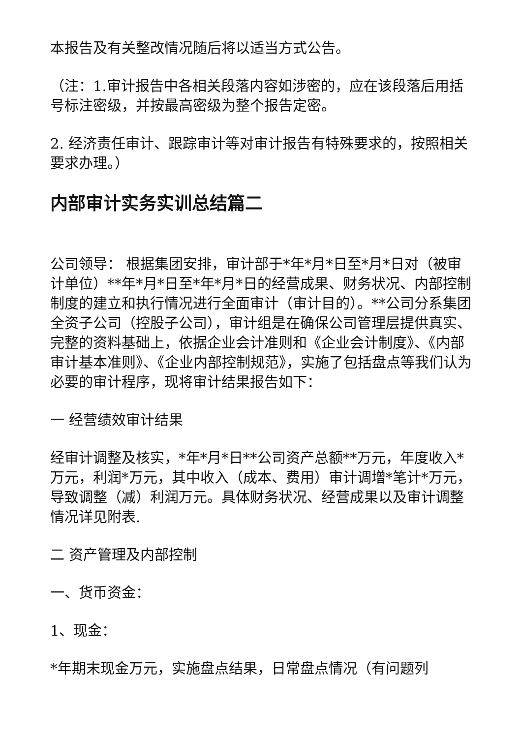本报告及有关整改情况随后将以适当方式公告。
（注：1.审计报告中各相关段落内容如涉密的，应在该段落后用括号标注密级，并按最高密级为整个报告定密。
2. 经济责任审计、跟踪审计等对审计报告有特殊要求的，按照相关要求办理。）
内部审计实务实训总结篇二
公司领导： 根据集团安排，审计部于*年*月*日至*月*日对（被审计单位）**年*月*日至*年*月*日的经营成果、财务状况、内部控制制度的建立和执行情况进行全面审计（审计目的）。**公司分系集团全资子公司（控股子公司），审计组是在确保公司管理层提供真实、完整的资料基础上，依据企业会计准则和《企业会计制度》、《内部审计基本准则》、《企业内部控制规范》，实施了包括盘点等我们认为必要的审计程序，现将审计结果报告如下：
一 经营绩效审计结果
经审计调整及核实，*年*月*日**公司资产总额**万元，年度收入*万元，利润*万元，其中收入（成本、费用）审计调增*笔计*万元，导致调整（减）利润万元。具体财务状况、经营成果以及审计调整情况详见附表.
二 资产管理及内部控制
一、货币资金：
1、现金：
*年期末现金万元，实施盘点结果，日常盘点情况（有问题列